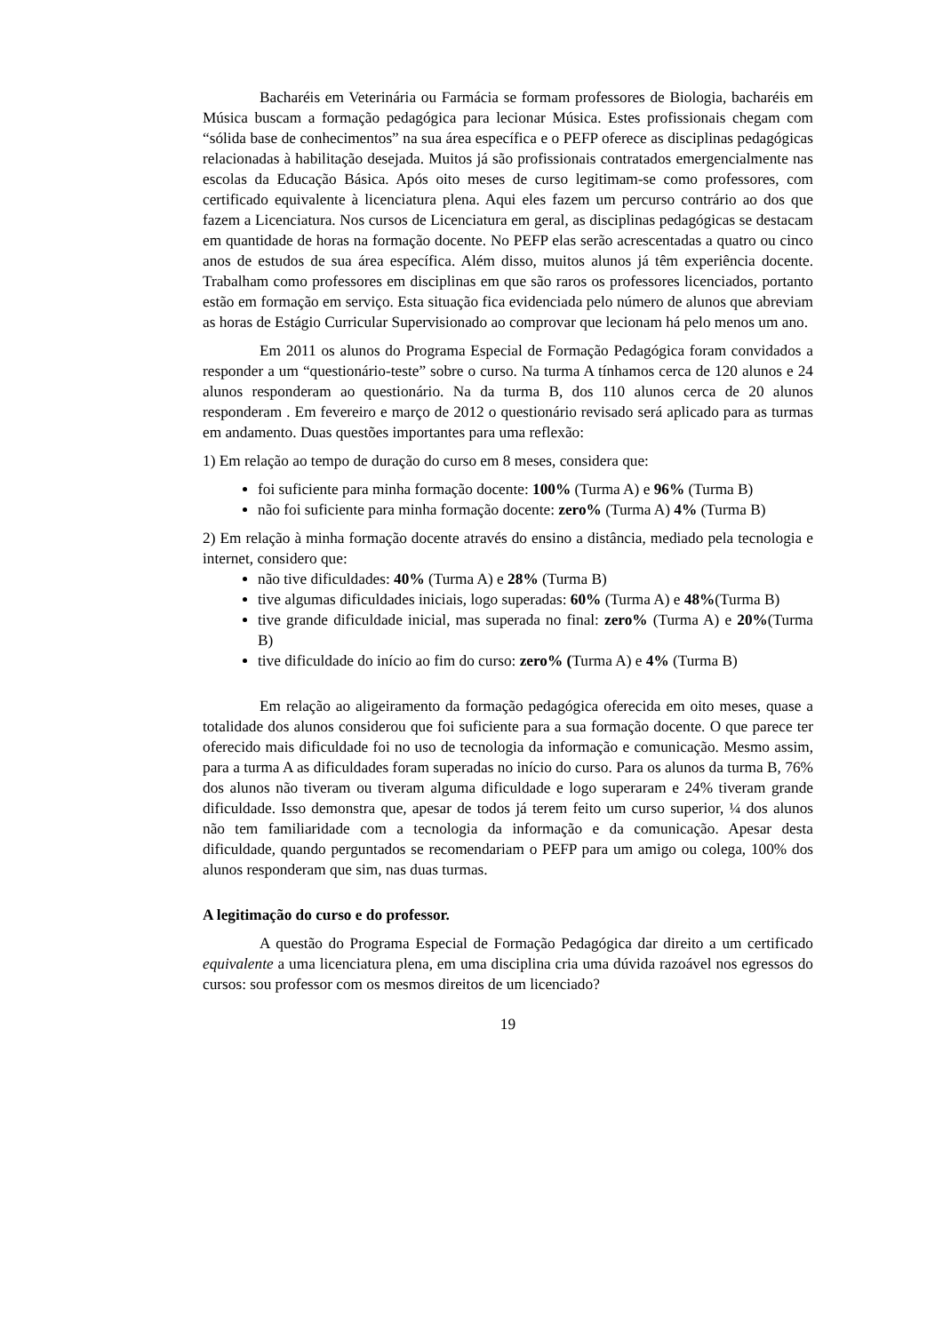Bacharéis em Veterinária ou Farmácia se formam professores de Biologia, bacharéis em Música buscam a formação pedagógica para lecionar Música. Estes profissionais chegam com “sólida base de conhecimentos” na sua área específica e o PEFP oferece as disciplinas pedagógicas relacionadas à habilitação desejada. Muitos já são profissionais contratados emergencialmente nas escolas da Educação Básica. Após oito meses de curso legitimam-se como professores, com certificado equivalente à licenciatura plena. Aqui eles fazem um percurso contrário ao dos que fazem a Licenciatura. Nos cursos de Licenciatura em geral, as disciplinas pedagógicas se destacam em quantidade de horas na formação docente. No PEFP elas serão acrescentadas a quatro ou cinco anos de estudos de sua área específica. Além disso, muitos alunos já têm experiência docente. Trabalham como professores em disciplinas em que são raros os professores licenciados, portanto estão em formação em serviço. Esta situação fica evidenciada pelo número de alunos que abreviam as horas de Estágio Curricular Supervisionado ao comprovar que lecionam há pelo menos um ano.
Em 2011 os alunos do Programa Especial de Formação Pedagógica foram convidados a responder a um “questionário-teste” sobre o curso. Na turma A tínhamos cerca de 120 alunos e 24 alunos responderam ao questionário. Na da turma B, dos 110 alunos cerca de 20 alunos responderam . Em fevereiro e março de 2012 o questionário revisado será aplicado para as turmas em andamento. Duas questões importantes para uma reflexão:
1) Em relação ao tempo de duração do curso em 8 meses, considera que:
foi suficiente para minha formação docente: 100% (Turma A) e 96% (Turma B)
não foi suficiente para minha formação docente: zero% (Turma A) 4% (Turma B)
2) Em relação à minha formação docente através do ensino a distância, mediado pela tecnologia e internet, considero que:
não tive dificuldades: 40% (Turma A) e 28% (Turma B)
tive algumas dificuldades iniciais, logo superadas: 60% (Turma A) e 48%(Turma B)
tive grande dificuldade inicial, mas superada no final: zero% (Turma A) e 20%(Turma B)
tive dificuldade do início ao fim do curso: zero% (Turma A) e 4% (Turma B)
Em relação ao aligeiramento da formação pedagógica oferecida em oito meses, quase a totalidade dos alunos considerou que foi suficiente para a sua formação docente. O que parece ter oferecido mais dificuldade foi no uso de tecnologia da informação e comunicação. Mesmo assim, para a turma A as dificuldades foram superadas no início do curso. Para os alunos da turma B, 76% dos alunos não tiveram ou tiveram alguma dificuldade e logo superaram e 24% tiveram grande dificuldade. Isso demonstra que, apesar de todos já terem feito um curso superior, ¼ dos alunos não tem familiaridade com a tecnologia da informação e da comunicação. Apesar desta dificuldade, quando perguntados se recomendariam o PEFP para um amigo ou colega, 100% dos alunos responderam que sim, nas duas turmas.
A legitimação do curso e do professor.
A questão do Programa Especial de Formação Pedagógica dar direito a um certificado equivalente a uma licenciatura plena, em uma disciplina cria uma dúvida razoável nos egressos do cursos: sou professor com os mesmos direitos de um licenciado?
19